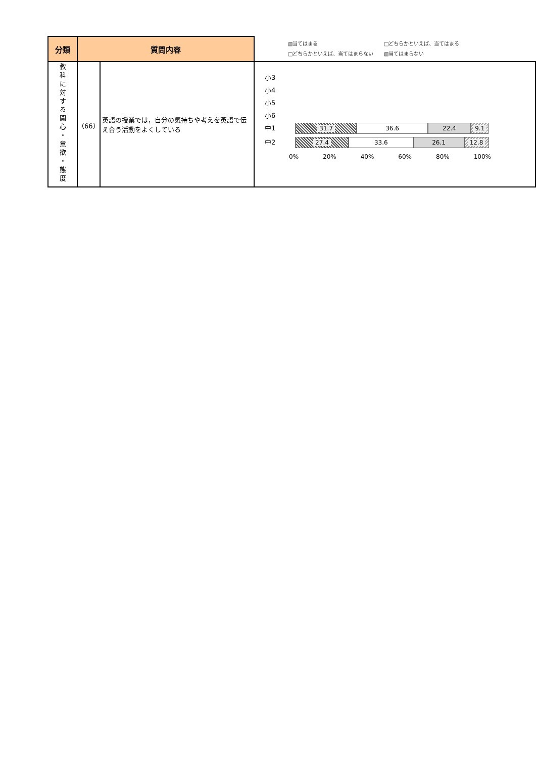| 分類 | 質問内容 | | ▨当てはまる □どちらかといえば、当てはまる □どちらかといえば、当てはまらない ▧当てはまらない |
| 教 科 に 対 す る 関 心 ・ 意 欲 ・ 態 度 | （66） | 英語の授業では，自分の気持ちや考えを英語で伝え合う活動をよくしている | 小3 小4 小5 小6 中1 31.7 36.6 22.4 9.1 中2 27.4 33.6 26.1 12.8 0% 20% 40% 60% 80% 100% |